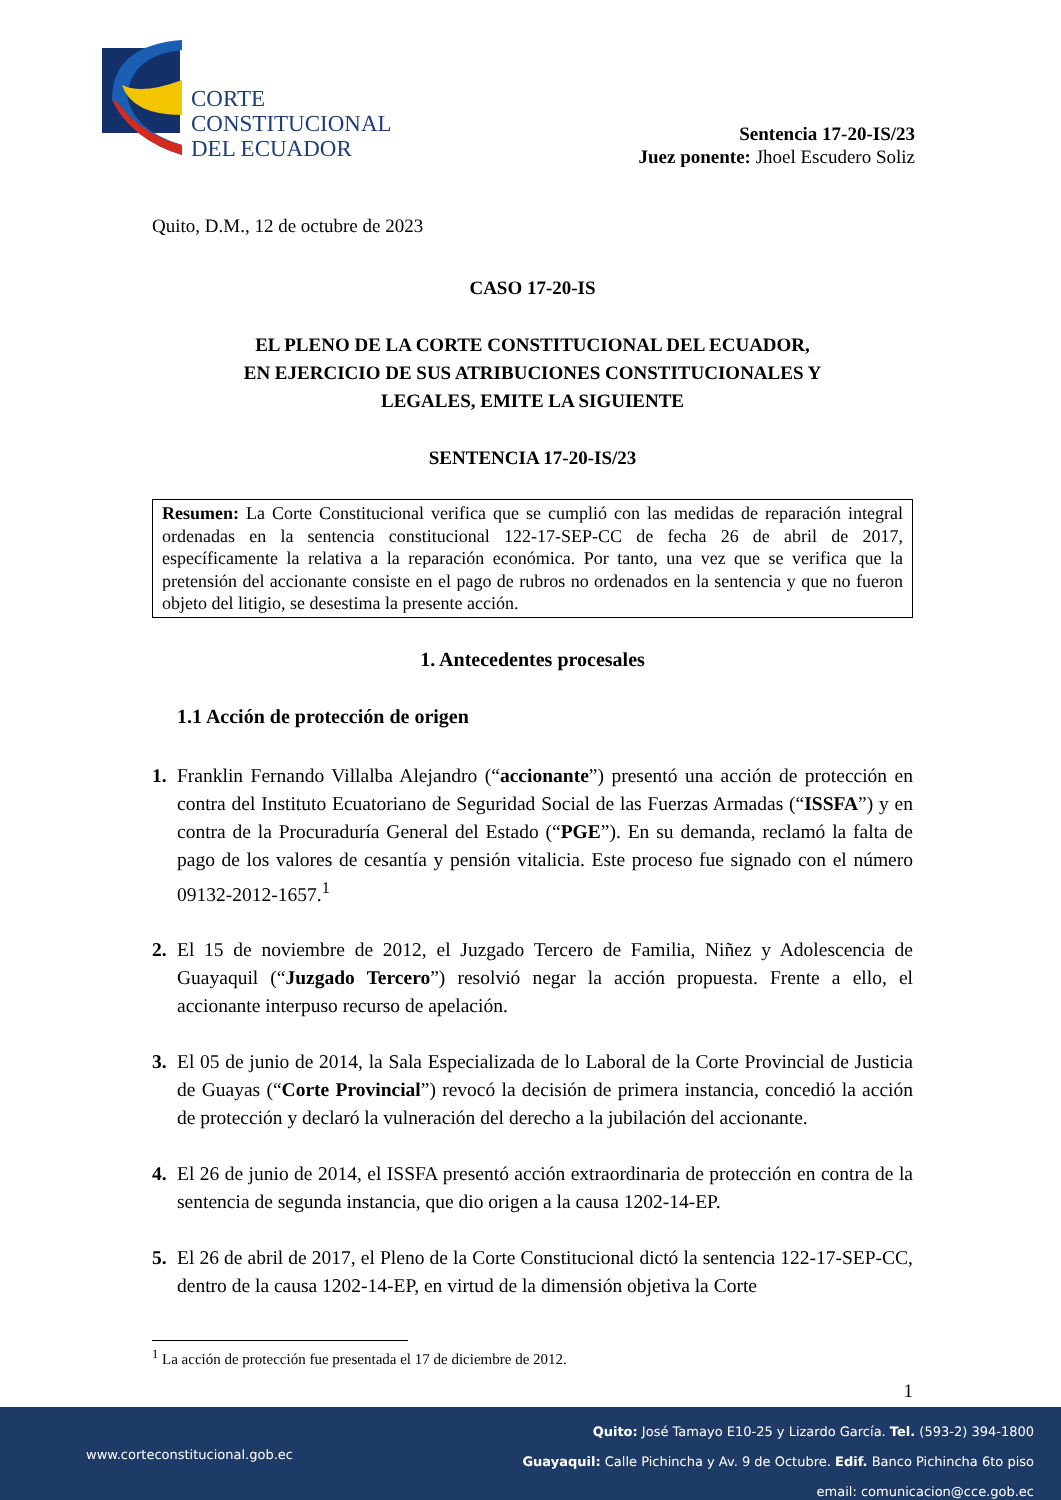CORTE
CONSTITUCIONAL
DEL ECUADOR
Sentencia 17-20-IS/23
Juez ponente: Jhoel Escudero Soliz
Quito, D.M., 12 de octubre de 2023
CASO 17-20-IS
EL PLENO DE LA CORTE CONSTITUCIONAL DEL ECUADOR,
EN EJERCICIO DE SUS ATRIBUCIONES CONSTITUCIONALES Y
LEGALES, EMITE LA SIGUIENTE
SENTENCIA 17-20-IS/23
Resumen: La Corte Constitucional verifica que se cumplió con las medidas de reparación integral ordenadas en la sentencia constitucional 122-17-SEP-CC de fecha 26 de abril de 2017, específicamente la relativa a la reparación económica. Por tanto, una vez que se verifica que la pretensión del accionante consiste en el pago de rubros no ordenados en la sentencia y que no fueron objeto del litigio, se desestima la presente acción.
1. Antecedentes procesales
1.1 Acción de protección de origen
1. Franklin Fernando Villalba Alejandro (“accionante”) presentó una acción de protección en contra del Instituto Ecuatoriano de Seguridad Social de las Fuerzas Armadas (“ISSFA”) y en contra de la Procuraduría General del Estado (“PGE”). En su demanda, reclamó la falta de pago de los valores de cesantía y pensión vitalicia. Este proceso fue signado con el número 09132-2012-1657.<sup>1</sup>
2. El 15 de noviembre de 2012, el Juzgado Tercero de Familia, Niñez y Adolescencia de Guayaquil (“Juzgado Tercero”) resolvió negar la acción propuesta. Frente a ello, el accionante interpuso recurso de apelación.
3. El 05 de junio de 2014, la Sala Especializada de lo Laboral de la Corte Provincial de Justicia de Guayas (“Corte Provincial”) revocó la decisión de primera instancia, concedió la acción de protección y declaró la vulneración del derecho a la jubilación del accionante.
4. El 26 de junio de 2014, el ISSFA presentó acción extraordinaria de protección en contra de la sentencia de segunda instancia, que dio origen a la causa 1202-14-EP.
5. El 26 de abril de 2017, el Pleno de la Corte Constitucional dictó la sentencia 122-17-SEP-CC, dentro de la causa 1202-14-EP, en virtud de la dimensión objetiva la Corte
<sup>1</sup> La acción de protección fue presentada el 17 de diciembre de 2012.
1
Quito: José Tamayo E10-25 y Lizardo García. Tel. (593-2) 394-1800
Guayaquil: Calle Pichincha y Av. 9 de Octubre. Edif. Banco Pichincha 6to piso
email: comunicacion@cce.gob.ec
www.corteconstitucional.gob.ec